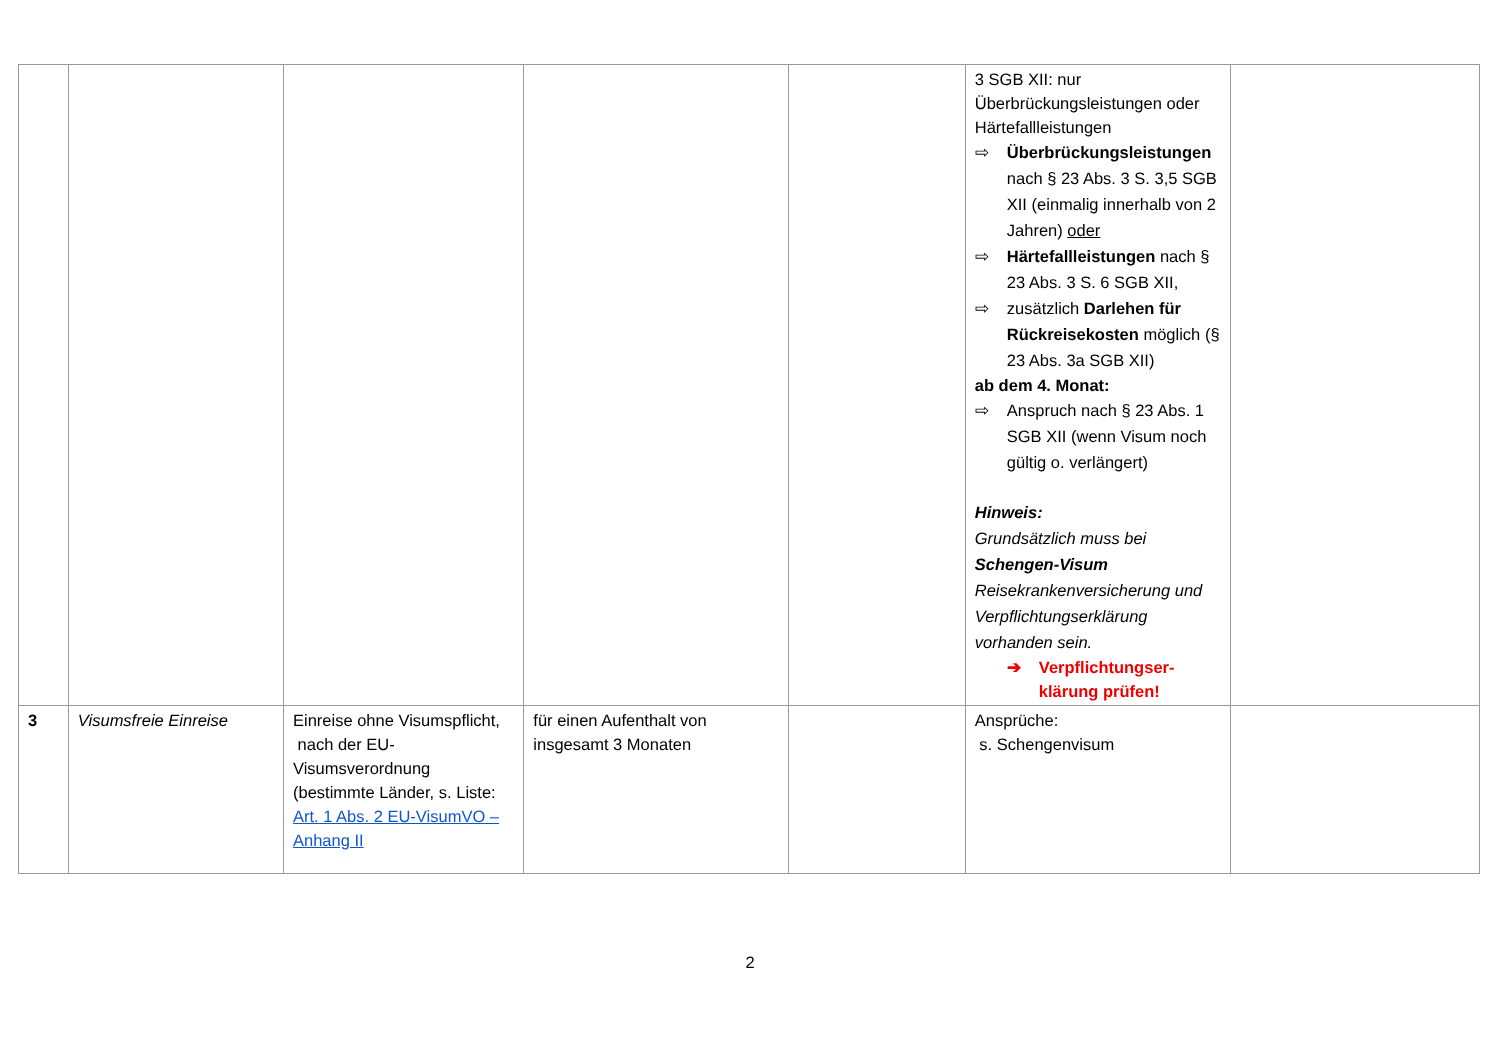| | | | | | 3 SGB XII: nur Überbrückungsleistungen oder Härtefallleistungen ⇨ Überbrückungsleistungen nach § 23 Abs. 3 S. 3,5 SGB XII (einmalig innerhalb von 2 Jahren) oder ⇨ Härtefallleistungen nach § 23 Abs. 3 S. 6 SGB XII, ⇨ zusätzlich Darlehen für Rückreisekosten möglich (§ 23 Abs. 3a SGB XII) ab dem 4. Monat: ⇨ Anspruch nach § 23 Abs. 1 SGB XII (wenn Visum noch gültig o. verlängert) Hinweis: Grundsätzlich muss bei Schengen-Visum Reisekrankenversicherung und Verpflichtungserklärung vorhanden sein. ➔ Verpflichtungser-klärung prüfen! | |
| 3 | Visumsfreie Einreise | Einreise ohne Visumspflicht, nach der EU-Visumsverordnung (bestimmte Länder, s. Liste: Art. 1 Abs. 2 EU-VisumVO – Anhang II | für einen Aufenthalt von insgesamt 3 Monaten | | Ansprüche: s. Schengenvisum | |
2